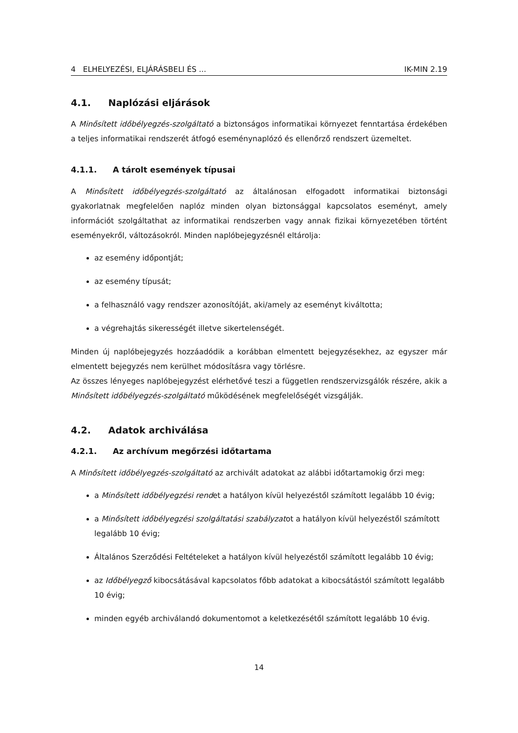4 ELHELYEZÉSI, ELJÁRÁSBELI ÉS ... IK-MIN 2.19
4.1. Naplózási eljárások
A Minősített időbélyegzés-szolgáltató a biztonságos informatikai környezet fenntartása érdekében a teljes informatikai rendszerét átfogó eseménynaplózó és ellenőrző rendszert üzemeltet.
4.1.1. A tárolt események típusai
A Minősített időbélyegzés-szolgáltató az általánosan elfogadott informatikai biztonsági gyakorlatnak megfelelően naplóz minden olyan biztonsággal kapcsolatos eseményt, amely információt szolgáltathat az informatikai rendszerben vagy annak fizikai környezetében történt eseményekről, változásokról. Minden naplóbejegyzésnél eltárolja:
az esemény időpontját;
az esemény típusát;
a felhasználó vagy rendszer azonosítóját, aki/amely az eseményt kiváltotta;
a végrehajtás sikerességét illetve sikertelenségét.
Minden új naplóbejegyzés hozzáadódik a korábban elmentett bejegyzésekhez, az egyszer már elmentett bejegyzés nem kerülhet módosításra vagy törlésre.
Az összes lényeges naplóbejegyzést elérhetővé teszi a független rendszervizsgálók részére, akik a Minősített időbélyegzés-szolgáltató működésének megfelelőségét vizsgálják.
4.2. Adatok archiválása
4.2.1. Az archívum megőrzési időtartama
A Minősített időbélyegzés-szolgáltató az archivált adatokat az alábbi időtartamokig őrzi meg:
a Minősített időbélyegzési rendet a hatályon kívül helyezéstől számított legalább 10 évig;
a Minősített időbélyegzési szolgáltatási szabályzatot a hatályon kívül helyezéstől számított legalább 10 évig;
Általános Szerződési Feltételeket a hatályon kívül helyezéstől számított legalább 10 évig;
az Időbélyegző kibocsátásával kapcsolatos főbb adatokat a kibocsátástól számított legalább 10 évig;
minden egyéb archiválandó dokumentomot a keletkezésétől számított legalább 10 évig.
14